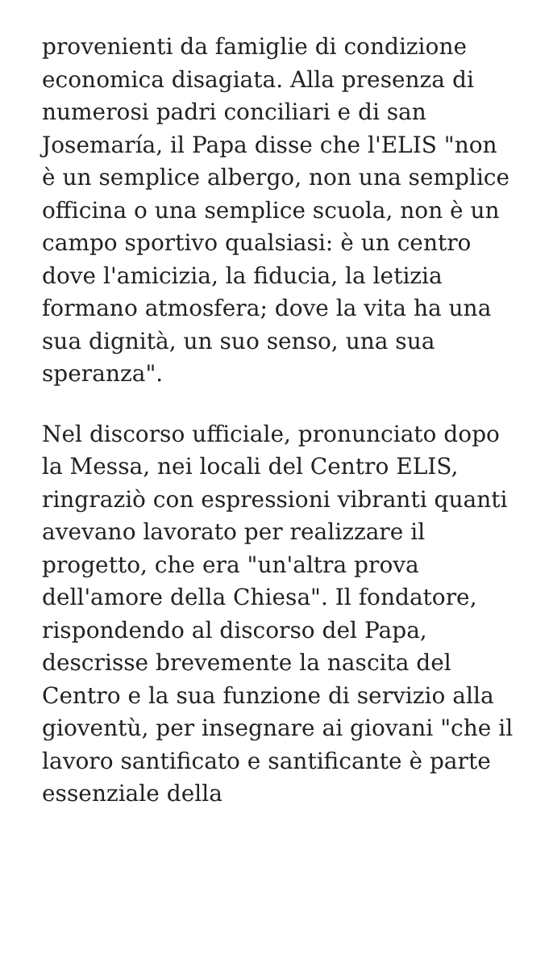provenienti da famiglie di condizione economica disagiata. Alla presenza di numerosi padri conciliari e di san Josemaría, il Papa disse che l'ELIS "non è un semplice albergo, non una semplice officina o una semplice scuola, non è un campo sportivo qualsiasi: è un centro dove l'amicizia, la fiducia, la letizia formano atmosfera; dove la vita ha una sua dignità, un suo senso, una sua speranza".
Nel discorso ufficiale, pronunciato dopo la Messa, nei locali del Centro ELIS, ringraziò con espressioni vibranti quanti avevano lavorato per realizzare il progetto, che era "un'altra prova dell'amore della Chiesa". Il fondatore, rispondendo al discorso del Papa, descrisse brevemente la nascita del Centro e la sua funzione di servizio alla gioventù, per insegnare ai giovani "che il lavoro santificato e santificante è parte essenziale della